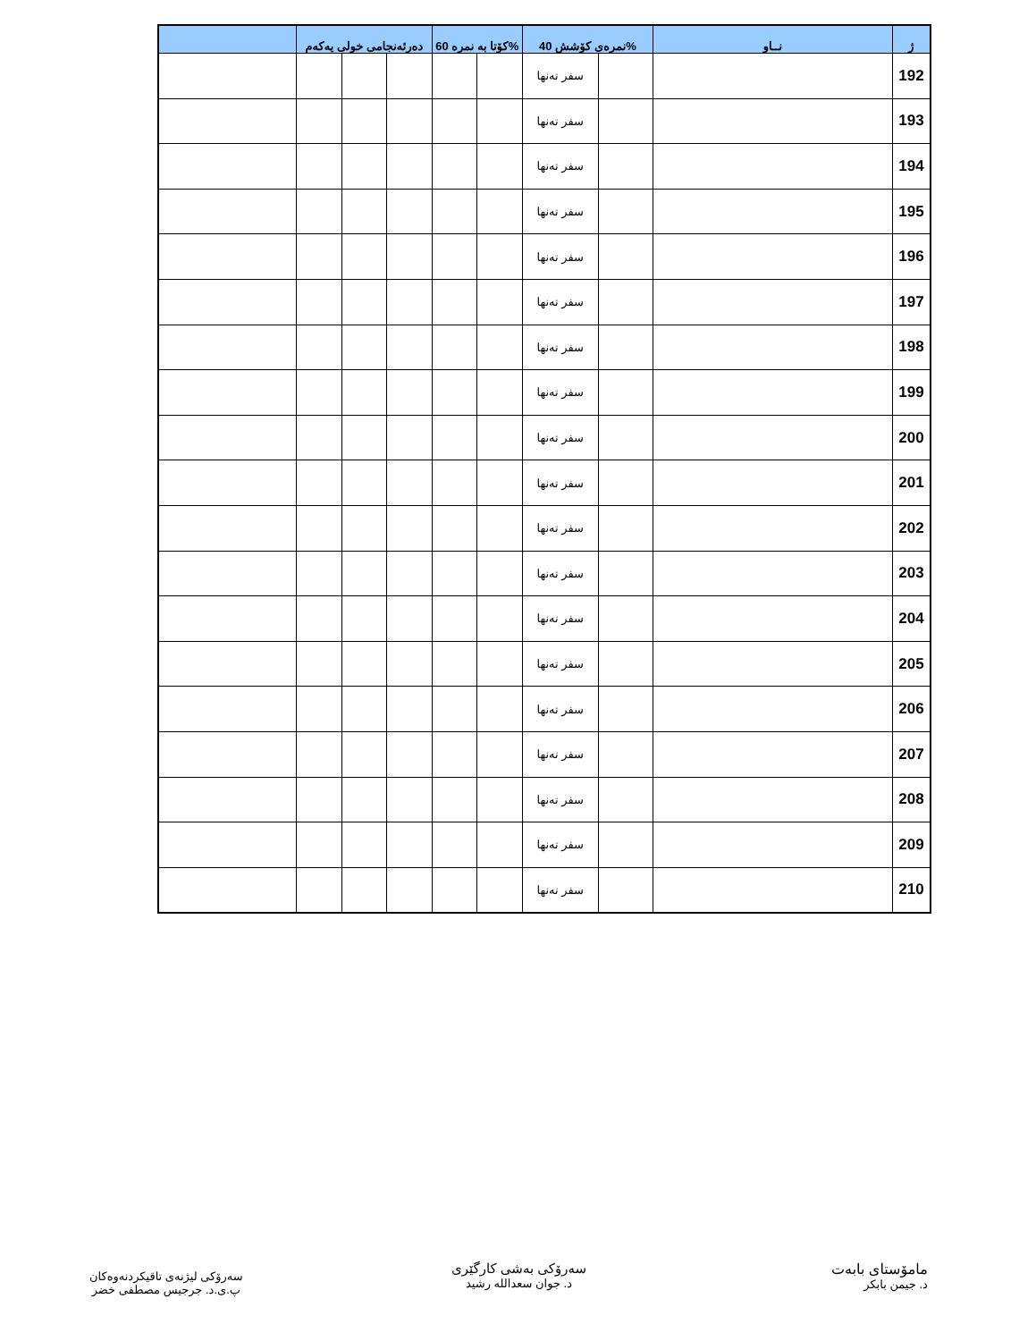| | دەرئەنجامی خولی یەکەم | | | کۆتا بە نمرە 60% | | نمرەی کۆشش 40% | | نــاو | ژ |
| --- | --- | --- | --- | --- | --- | --- | --- | --- | --- |
| | | | | | | سفر تەنها | | | 192 |
| | | | | | | سفر تەنها | | | 193 |
| | | | | | | سفر تەنها | | | 194 |
| | | | | | | سفر تەنها | | | 195 |
| | | | | | | سفر تەنها | | | 196 |
| | | | | | | سفر تەنها | | | 197 |
| | | | | | | سفر تەنها | | | 198 |
| | | | | | | سفر تەنها | | | 199 |
| | | | | | | سفر تەنها | | | 200 |
| | | | | | | سفر تەنها | | | 201 |
| | | | | | | سفر تەنها | | | 202 |
| | | | | | | سفر تەنها | | | 203 |
| | | | | | | سفر تەنها | | | 204 |
| | | | | | | سفر تەنها | | | 205 |
| | | | | | | سفر تەنها | | | 206 |
| | | | | | | سفر تەنها | | | 207 |
| | | | | | | سفر تەنها | | | 208 |
| | | | | | | سفر تەنها | | | 209 |
| | | | | | | سفر تەنها | | | 210 |
مامۆستای بابەت
د. جیمن بابکر
سەرۆکی بەشی کارگێری
د. جوان سعدالله رشید
سەرۆکی لیژنەی تاقیکردنەوەکان
پ.ی.د. جرجیس مصطفی خضر